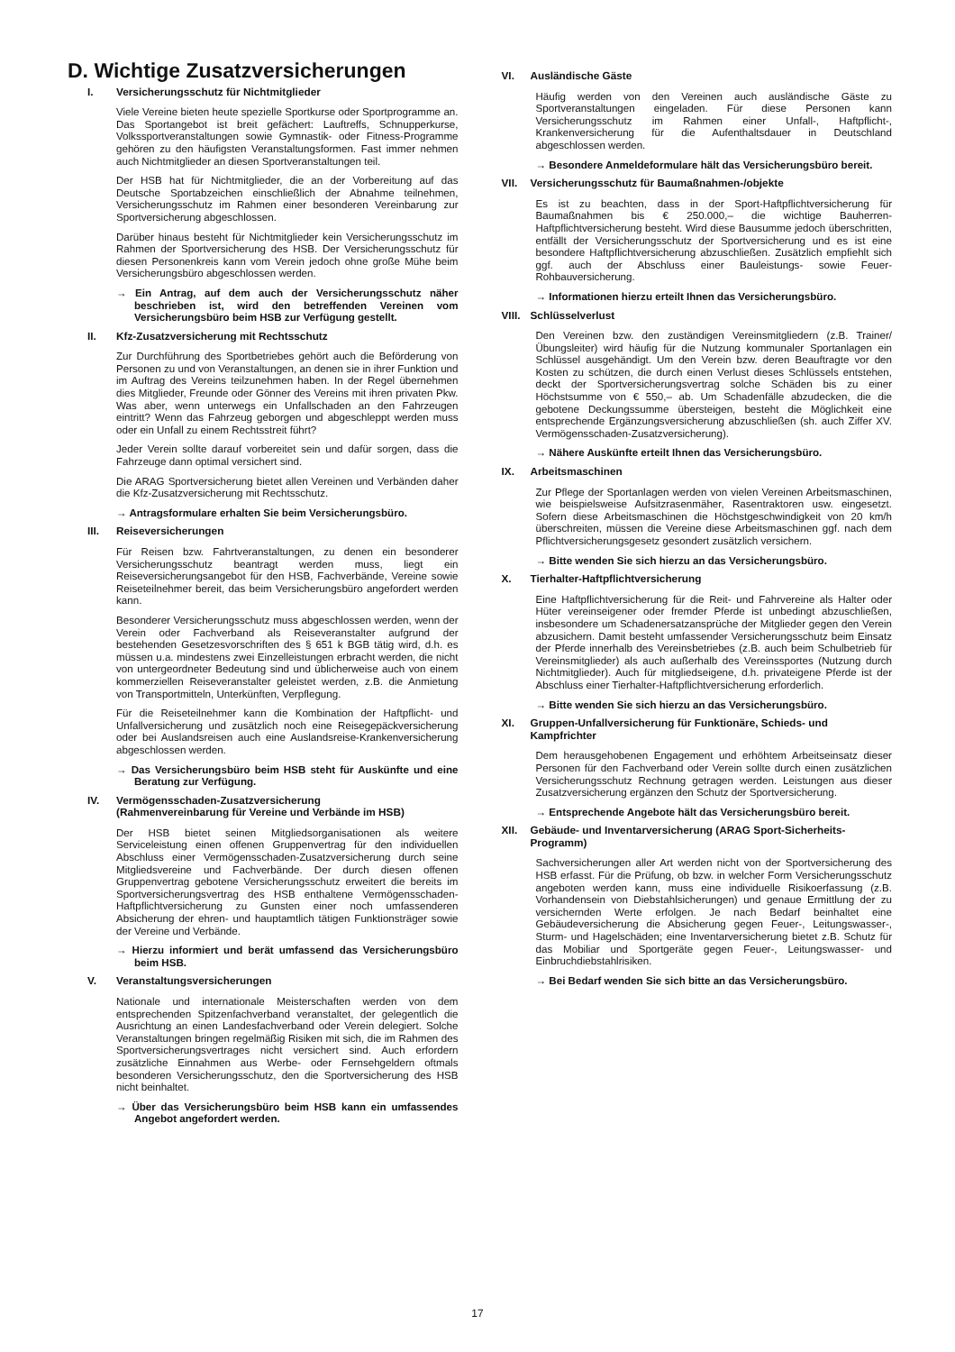D. Wichtige Zusatzversicherungen
I. Versicherungsschutz für Nichtmitglieder
Viele Vereine bieten heute spezielle Sportkurse oder Sportprogramme an. Das Sportangebot ist breit gefächert: Lauftreffs, Schnupperkurse, Volkssportveranstaltungen sowie Gymnastik- oder Fitness-Programme gehören zu den häufigsten Veranstaltungsformen. Fast immer nehmen auch Nichtmitglieder an diesen Sportveranstaltungen teil.
Der HSB hat für Nichtmitglieder, die an der Vorbereitung auf das Deutsche Sportabzeichen einschließlich der Abnahme teilnehmen, Versicherungsschutz im Rahmen einer besonderen Vereinbarung zur Sportversicherung abgeschlossen.
Darüber hinaus besteht für Nichtmitglieder kein Versicherungsschutz im Rahmen der Sportversicherung des HSB. Der Versicherungsschutz für diesen Personenkreis kann vom Verein jedoch ohne große Mühe beim Versicherungsbüro abgeschlossen werden.
→ Ein Antrag, auf dem auch der Versicherungsschutz näher beschrieben ist, wird den betreffenden Vereinen vom Versicherungsbüro beim HSB zur Verfügung gestellt.
II. Kfz-Zusatzversicherung mit Rechtsschutz
Zur Durchführung des Sportbetriebes gehört auch die Beförderung von Personen zu und von Veranstaltungen, an denen sie in ihrer Funktion und im Auftrag des Vereins teilzunehmen haben. In der Regel übernehmen dies Mitglieder, Freunde oder Gönner des Vereins mit ihren privaten Pkw. Was aber, wenn unterwegs ein Unfallschaden an den Fahrzeugen eintritt? Wenn das Fahrzeug geborgen und abgeschleppt werden muss oder ein Unfall zu einem Rechtsstreit führt?
Jeder Verein sollte darauf vorbereitet sein und dafür sorgen, dass die Fahrzeuge dann optimal versichert sind.
Die ARAG Sportversicherung bietet allen Vereinen und Verbänden daher die Kfz-Zusatzversicherung mit Rechtsschutz.
→ Antragsformulare erhalten Sie beim Versicherungsbüro.
III. Reiseversicherungen
Für Reisen bzw. Fahrtveranstaltungen, zu denen ein besonderer Versicherungsschutz beantragt werden muss, liegt ein Reiseversicherungsangebot für den HSB, Fachverbände, Vereine sowie Reiseteilnehmer bereit, das beim Versicherungsbüro angefordert werden kann.
Besonderer Versicherungsschutz muss abgeschlossen werden, wenn der Verein oder Fachverband als Reiseveranstalter aufgrund der bestehenden Gesetzesvorschriften des § 651 k BGB tätig wird, d.h. es müssen u.a. mindestens zwei Einzelleistungen erbracht werden, die nicht von untergeordneter Bedeutung sind und üblicherweise auch von einem kommerziellen Reiseveranstalter geleistet werden, z.B. die Anmietung von Transportmitteln, Unterkünften, Verpflegung.
Für die Reiseteilnehmer kann die Kombination der Haftpflicht- und Unfallversicherung und zusätzlich noch eine Reisegepäckversicherung oder bei Auslandsreisen auch eine Auslandsreise-Krankenversicherung abgeschlossen werden.
→ Das Versicherungsbüro beim HSB steht für Auskünfte und eine Beratung zur Verfügung.
IV. Vermögensschaden-Zusatzversicherung
(Rahmenvereinbarung für Vereine und Verbände im HSB)
Der HSB bietet seinen Mitgliedsorganisationen als weitere Serviceleistung einen offenen Gruppenvertrag für den individuellen Abschluss einer Vermögensschaden-Zusatzversicherung durch seine Mitgliedsvereine und Fachverbände. Der durch diesen offenen Gruppenvertrag gebotene Versicherungsschutz erweitert die bereits im Sportversicherungsvertrag des HSB enthaltene Vermögensschaden-Haftpflichtversicherung zu Gunsten einer noch umfassenderen Absicherung der ehren- und hauptamtlich tätigen Funktionsträger sowie der Vereine und Verbände.
→ Hierzu informiert und berät umfassend das Versicherungsbüro beim HSB.
V. Veranstaltungsversicherungen
Nationale und internationale Meisterschaften werden von dem entsprechenden Spitzenfachverband veranstaltet, der gelegentlich die Ausrichtung an einen Landesfachverband oder Verein delegiert. Solche Veranstaltungen bringen regelmäßig Risiken mit sich, die im Rahmen des Sportversicherungsvertrages nicht versichert sind. Auch erfordern zusätzliche Einnahmen aus Werbe- oder Fernsehgeldern oftmals besonderen Versicherungsschutz, den die Sportversicherung des HSB nicht beinhaltet.
→ Über das Versicherungsbüro beim HSB kann ein umfassendes Angebot angefordert werden.
VI. Ausländische Gäste
Häufig werden von den Vereinen auch ausländische Gäste zu Sportveranstaltungen eingeladen. Für diese Personen kann Versicherungsschutz im Rahmen einer Unfall-, Haftpflicht-, Krankenversicherung für die Aufenthaltsdauer in Deutschland abgeschlossen werden.
→ Besondere Anmeldeformulare hält das Versicherungsbüro bereit.
VII. Versicherungsschutz für Baumaßnahmen-/objekte
Es ist zu beachten, dass in der Sport-Haftpflichtversicherung für Baumaßnahmen bis € 250.000,– die wichtige Bauherren-Haftpflichtversicherung besteht. Wird diese Bausumme jedoch überschritten, entfällt der Versicherungsschutz der Sportversicherung und es ist eine besondere Haftpflichtversicherung abzuschließen. Zusätzlich empfiehlt sich ggf. auch der Abschluss einer Bauleistungs- sowie Feuer-Rohbauversicherung.
→ Informationen hierzu erteilt Ihnen das Versicherungsbüro.
VIII. Schlüsselverlust
Den Vereinen bzw. den zuständigen Vereinsmitgliedern (z.B. Trainer/Übungsleiter) wird häufig für die Nutzung kommunaler Sportanlagen ein Schlüssel ausgehändigt. Um den Verein bzw. deren Beauftragte vor den Kosten zu schützen, die durch einen Verlust dieses Schlüssels entstehen, deckt der Sportversicherungsvertrag solche Schäden bis zu einer Höchstsumme von € 550,– ab. Um Schadenfälle abzudecken, die die gebotene Deckungssumme übersteigen, besteht die Möglichkeit eine entsprechende Ergänzungsversicherung abzuschließen (sh. auch Ziffer XV. Vermögensschaden-Zusatzversicherung).
→ Nähere Auskünfte erteilt Ihnen das Versicherungsbüro.
IX. Arbeitsmaschinen
Zur Pflege der Sportanlagen werden von vielen Vereinen Arbeitsmaschinen, wie beispielsweise Aufsitzrasenmäher, Rasentraktoren usw. eingesetzt. Sofern diese Arbeitsmaschinen die Höchstgeschwindigkeit von 20 km/h überschreiten, müssen die Vereine diese Arbeitsmaschinen ggf. nach dem Pflichtversicherungsgesetz gesondert zusätzlich versichern.
→ Bitte wenden Sie sich hierzu an das Versicherungsbüro.
X. Tierhalter-Haftpflichtversicherung
Eine Haftpflichtversicherung für die Reit- und Fahrvereine als Halter oder Hüter vereinseigener oder fremder Pferde ist unbedingt abzuschließen, insbesondere um Schadenersatzansprüche der Mitglieder gegen den Verein abzusichern. Damit besteht umfassender Versicherungsschutz beim Einsatz der Pferde innerhalb des Vereinsbetriebes (z.B. auch beim Schulbetrieb für Vereinsmitglieder) als auch außerhalb des Vereinssportes (Nutzung durch Nichtmitglieder). Auch für mitgliedseigene, d.h. privateigene Pferde ist der Abschluss einer Tierhalter-Haftpflichtversicherung erforderlich.
→ Bitte wenden Sie sich hierzu an das Versicherungsbüro.
XI. Gruppen-Unfallversicherung für Funktionäre, Schieds- und Kampfrichter
Dem herausgehobenen Engagement und erhöhtem Arbeitseinsatz dieser Personen für den Fachverband oder Verein sollte durch einen zusätzlichen Versicherungsschutz Rechnung getragen werden. Leistungen aus dieser Zusatzversicherung ergänzen den Schutz der Sportversicherung.
→ Entsprechende Angebote hält das Versicherungsbüro bereit.
XII. Gebäude- und Inventarversicherung (ARAG Sport-Sicherheits-Programm)
Sachversicherungen aller Art werden nicht von der Sportversicherung des HSB erfasst. Für die Prüfung, ob bzw. in welcher Form Versicherungsschutz angeboten werden kann, muss eine individuelle Risikoerfassung (z.B. Vorhandensein von Diebstahlsicherungen) und genaue Ermittlung der zu versichernden Werte erfolgen. Je nach Bedarf beinhaltet eine Gebäudeversicherung die Absicherung gegen Feuer-, Leitungswasser-, Sturm- und Hagelschäden; eine Inventarversicherung bietet z.B. Schutz für das Mobiliar und Sportgeräte gegen Feuer-, Leitungswasser- und Einbruchdiebstahlrisiken.
→ Bei Bedarf wenden Sie sich bitte an das Versicherungsbüro.
17